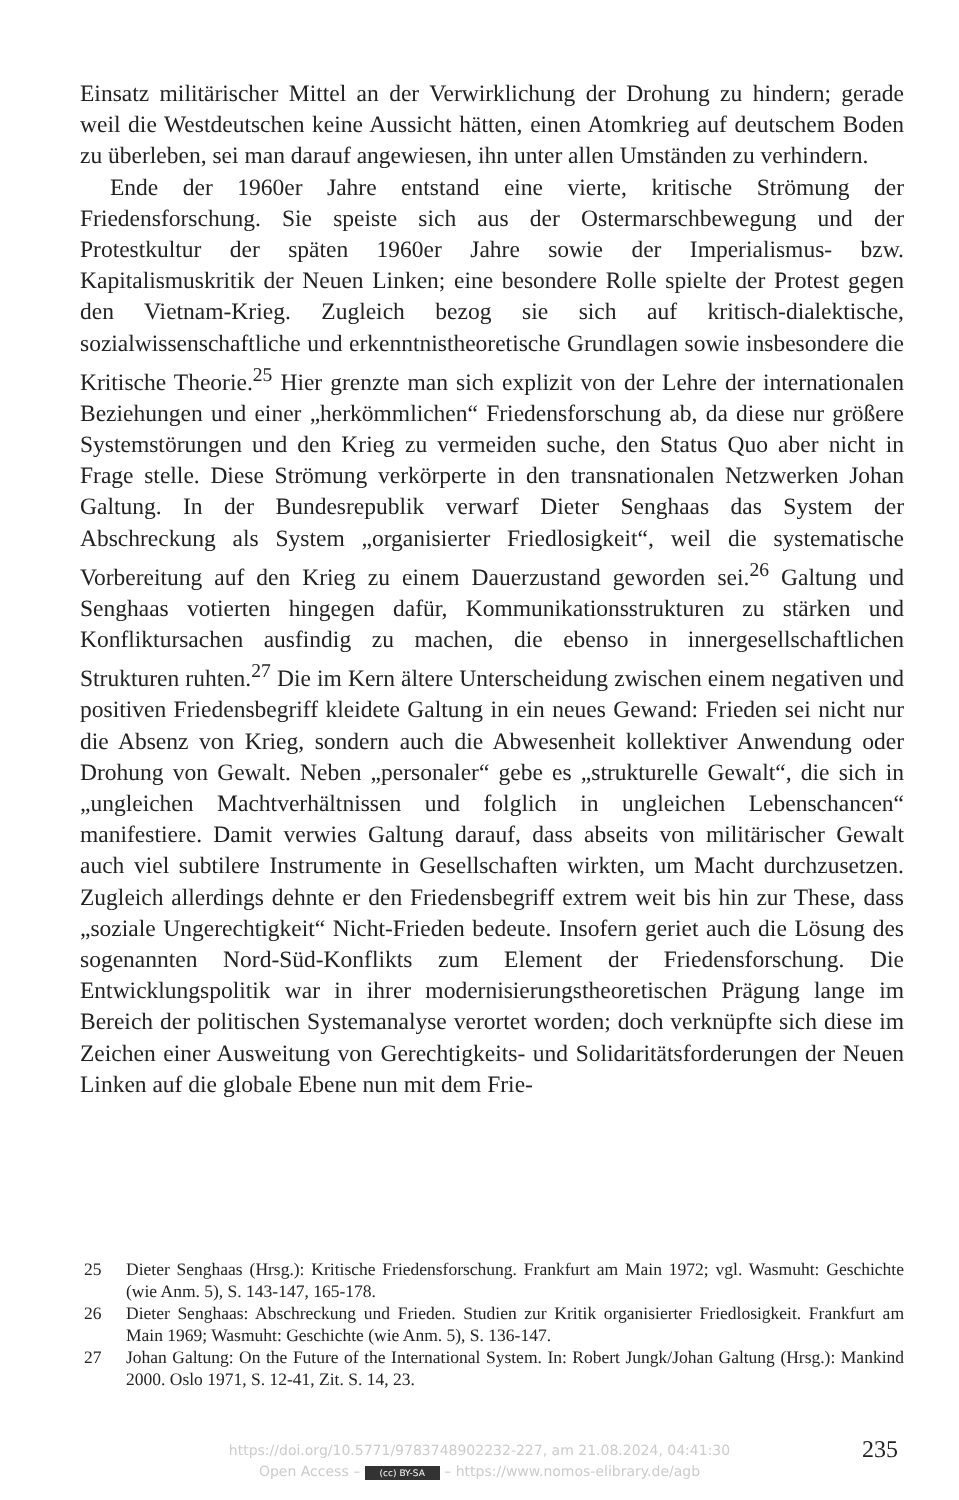Einsatz militärischer Mittel an der Verwirklichung der Drohung zu hindern; gerade weil die Westdeutschen keine Aussicht hätten, einen Atomkrieg auf deutschem Boden zu überleben, sei man darauf angewiesen, ihn unter allen Umständen zu verhindern.
Ende der 1960er Jahre entstand eine vierte, kritische Strömung der Friedensforschung. Sie speiste sich aus der Ostermarschbewegung und der Protestkultur der späten 1960er Jahre sowie der Imperialismus- bzw. Kapitalismuskritik der Neuen Linken; eine besondere Rolle spielte der Protest gegen den Vietnam-Krieg. Zugleich bezog sie sich auf kritisch-dialektische, sozialwissenschaftliche und erkenntnistheoretische Grundlagen sowie insbesondere die Kritische Theorie.<sup>25</sup> Hier grenzte man sich explizit von der Lehre der internationalen Beziehungen und einer „herkömmlichen“ Friedensforschung ab, da diese nur größere Systemstörungen und den Krieg zu vermeiden suche, den Status Quo aber nicht in Frage stelle. Diese Strömung verkörperte in den transnationalen Netzwerken Johan Galtung. In der Bundesrepublik verwarf Dieter Senghaas das System der Abschreckung als System „organisierter Friedlosigkeit“, weil die systematische Vorbereitung auf den Krieg zu einem Dauerzustand geworden sei.<sup>26</sup> Galtung und Senghaas votierten hingegen dafür, Kommunikationsstrukturen zu stärken und Konfliktursachen ausfindig zu machen, die ebenso in innergesellschaftlichen Strukturen ruhten.<sup>27</sup> Die im Kern ältere Unterscheidung zwischen einem negativen und positiven Friedensbegriff kleidete Galtung in ein neues Gewand: Frieden sei nicht nur die Absenz von Krieg, sondern auch die Abwesenheit kollektiver Anwendung oder Drohung von Gewalt. Neben „personaler“ gebe es „strukturelle Gewalt“, die sich in „ungleichen Machtverhältnissen und folglich in ungleichen Lebenschancen“ manifestiere. Damit verwies Galtung darauf, dass abseits von militärischer Gewalt auch viel subtilere Instrumente in Gesellschaften wirkten, um Macht durchzusetzen. Zugleich allerdings dehnte er den Friedensbegriff extrem weit bis hin zur These, dass „soziale Ungerechtigkeit“ Nicht-Frieden bedeute. Insofern geriet auch die Lösung des sogenannten Nord-Süd-Konflikts zum Element der Friedensforschung. Die Entwicklungspolitik war in ihrer modernisierungstheoretischen Prägung lange im Bereich der politischen Systemanalyse verortet worden; doch verknüpfte sich diese im Zeichen einer Ausweitung von Gerechtigkeits- und Solidaritätsforderungen der Neuen Linken auf die globale Ebene nun mit dem Frie-
25 Dieter Senghaas (Hrsg.): Kritische Friedensforschung. Frankfurt am Main 1972; vgl. Wasmuht: Geschichte (wie Anm. 5), S. 143-147, 165-178.
26 Dieter Senghaas: Abschreckung und Frieden. Studien zur Kritik organisierter Friedlosigkeit. Frankfurt am Main 1969; Wasmuht: Geschichte (wie Anm. 5), S. 136-147.
27 Johan Galtung: On the Future of the International System. In: Robert Jungk/Johan Galtung (Hrsg.): Mankind 2000. Oslo 1971, S. 12-41, Zit. S. 14, 23.
https://doi.org/10.5771/9783748902232-227, am 21.08.2024, 04:41:30
Open Access – (cc) BY-SA – https://www.nomos-elibrary.de/agb
235